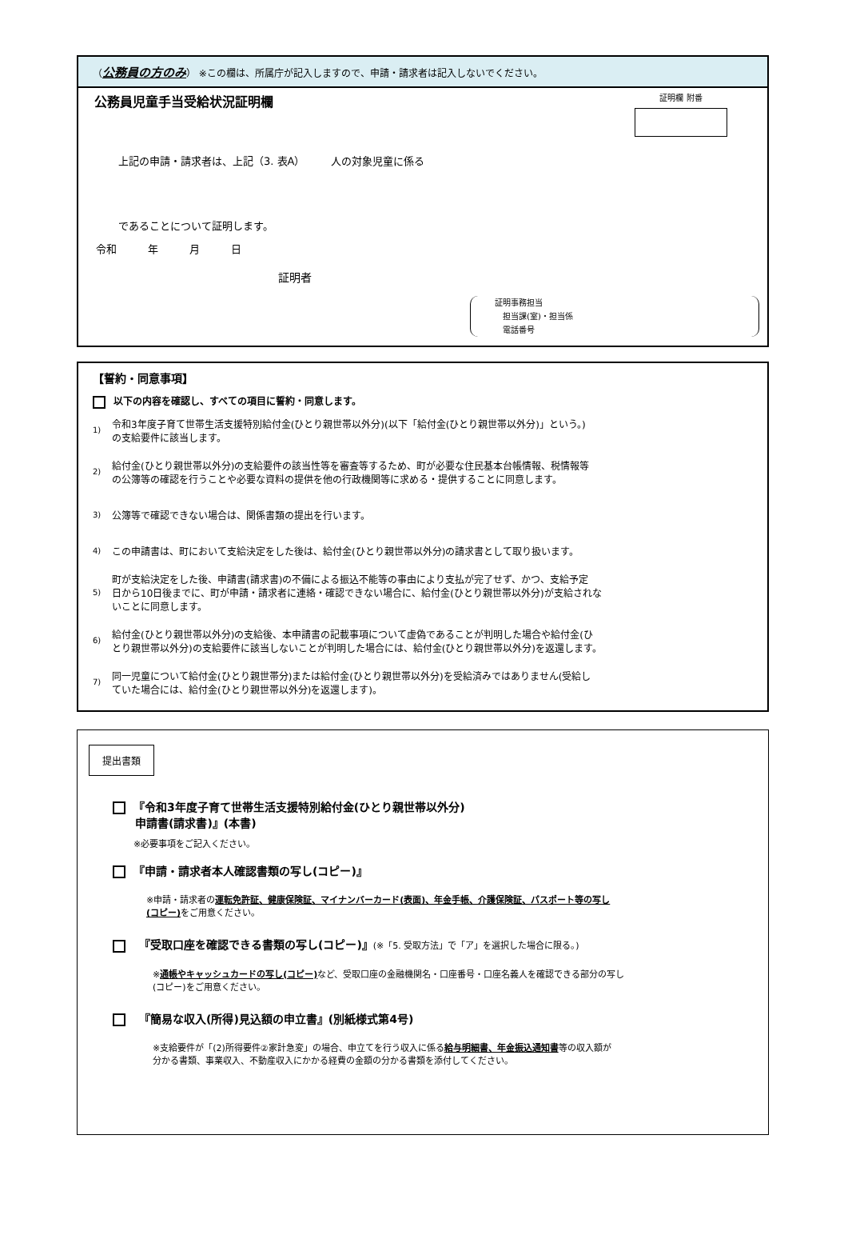（公務員の方のみ） ※この欄は、所属庁が記入しますので、申請・請求者は記入しないでください。
公務員児童手当受給状況証明欄 証明欄 附番
上記の申請・請求者は、上記（3. 表A）　　　人の対象児童に係る
であることについて証明します。
令和　　　年　　　月　　　日
証明者
証明事務担当
　担当課(室)・担当係
　電話番号
【誓約・同意事項】
以下の内容を確認し、すべての項目に誓約・同意します。
1)
令和3年度子育て世帯生活支援特別給付金(ひとり親世帯以外分)(以下「給付金(ひとり親世帯以外分)」という。)
の支給要件に該当します。
2)
給付金(ひとり親世帯以外分)の支給要件の該当性等を審査等するため、町が必要な住民基本台帳情報、税情報等
の公簿等の確認を行うことや必要な資料の提供を他の行政機関等に求める・提供することに同意します。
3)
公簿等で確認できない場合は、関係書類の提出を行います。
4)
この申請書は、町において支給決定をした後は、給付金(ひとり親世帯以外分)の請求書として取り扱います。
5)
町が支給決定をした後、申請書(請求書)の不備による振込不能等の事由により支払が完了せず、かつ、支給予定
日から10日後までに、町が申請・請求者に連絡・確認できない場合に、給付金(ひとり親世帯以外分)が支給されな
いことに同意します。
6)
給付金(ひとり親世帯以外分)の支給後、本申請書の記載事項について虚偽であることが判明した場合や給付金(ひ
とり親世帯以外分)の支給要件に該当しないことが判明した場合には、給付金(ひとり親世帯以外分)を返還します。
7)
同一児童について給付金(ひとり親世帯分)または給付金(ひとり親世帯以外分)を受給済みではありません(受給し
ていた場合には、給付金(ひとり親世帯以外分)を返還します)。
提出書類
『令和3年度子育て世帯生活支援特別給付金(ひとり親世帯以外分)
　　申請書(請求書)』(本書)
※必要事項をご記入ください。
『申請・請求者本人確認書類の写し(コピー)』
※申請・請求者の運転免許証、健康保険証、マイナンバーカード(表面)、年金手帳、介護保険証、パスポート等の写し
(コピー) をご用意ください。
　『受取口座を確認できる書類の写し(コピー)』(※「5. 受取方法」で「ア」を選択した場合に限る。)
※通帳やキャッシュカードの写し(コピー) など、受取口座の金融機関名・口座番号・口座名義人を確認できる部分の写し
(コピー)をご用意ください。
　『簡易な収入(所得)見込額の申立書』(別紙様式第4号)
※支給要件が「(2)所得要件②家計急変」の場合、申立てを行う収入に係る給与明細書、年金振込通知書等の収入額が
分かる書類、事業収入、不動産収入にかかる経費の金額の分かる書類を添付してください。